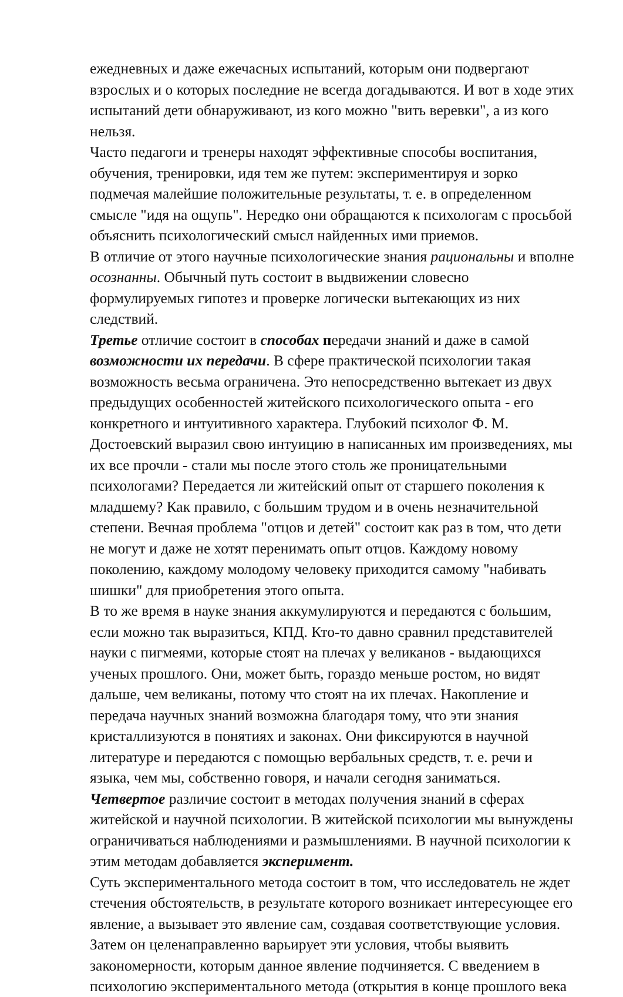ежедневных и даже ежечасных испытаний, которым они подвергают взрослых и о которых последние не всегда догадываются. И вот в ходе этих испытаний дети обнаруживают, из кого можно "вить веревки", а из кого нельзя.
Часто педагоги и тренеры находят эффективные способы воспитания, обучения, тренировки, идя тем же путем: экспериментируя и зорко подмечая малейшие положительные результаты, т. е. в определенном смысле "идя на ощупь". Нередко они обращаются к психологам с просьбой объяснить психологический смысл найденных ими приемов.
В отличие от этого научные психологические знания рациональны и вполне осознанны. Обычный путь состоит в выдвижении словесно формулируемых гипотез и проверке логически вытекающих из них следствий.
Третье отличие состоит в способах передачи знаний и даже в самой возможности их передачи. В сфере практической психологии такая возможность весьма ограничена. Это непосредственно вытекает из двух предыдущих особенностей житейского психологического опыта - его конкретного и интуитивного характера. Глубокий психолог Ф. М. Достоевский выразил свою интуицию в написанных им произведениях, мы их все прочли - стали мы после этого столь же проницательными психологами? Передается ли житейский опыт от старшего поколения к младшему? Как правило, с большим трудом и в очень незначительной степени. Вечная проблема "отцов и детей" состоит как раз в том, что дети не могут и даже не хотят перенимать опыт отцов. Каждому новому поколению, каждому молодому человеку приходится самому "набивать шишки" для приобретения этого опыта.
В то же время в науке знания аккумулируются и передаются с большим, если можно так выразиться, КПД. Кто-то давно сравнил представителей науки с пигмеями, которые стоят на плечах у великанов - выдающихся ученых прошлого. Они, может быть, гораздо меньше ростом, но видят дальше, чем великаны, потому что стоят на их плечах. Накопление и передача научных знаний возможна благодаря тому, что эти знания кристаллизуются в понятиях и законах. Они фиксируются в научной литературе и передаются с помощью вербальных средств, т. е. речи и языка, чем мы, собственно говоря, и начали сегодня заниматься.
Четвертое различие состоит в методах получения знаний в сферах житейской и научной психологии. В житейской психологии мы вынуждены ограничиваться наблюдениями и размышлениями. В научной психологии к этим методам добавляется эксперимент.
Суть экспериментального метода состоит в том, что исследователь не ждет стечения обстоятельств, в результате которого возникает интересующее его явление, а вызывает это явление сам, создавая соответствующие условия. Затем он целенаправленно варьирует эти условия, чтобы выявить закономерности, которым данное явление подчиняется. С введением в психологию экспериментального метода (открытия в конце прошлого века